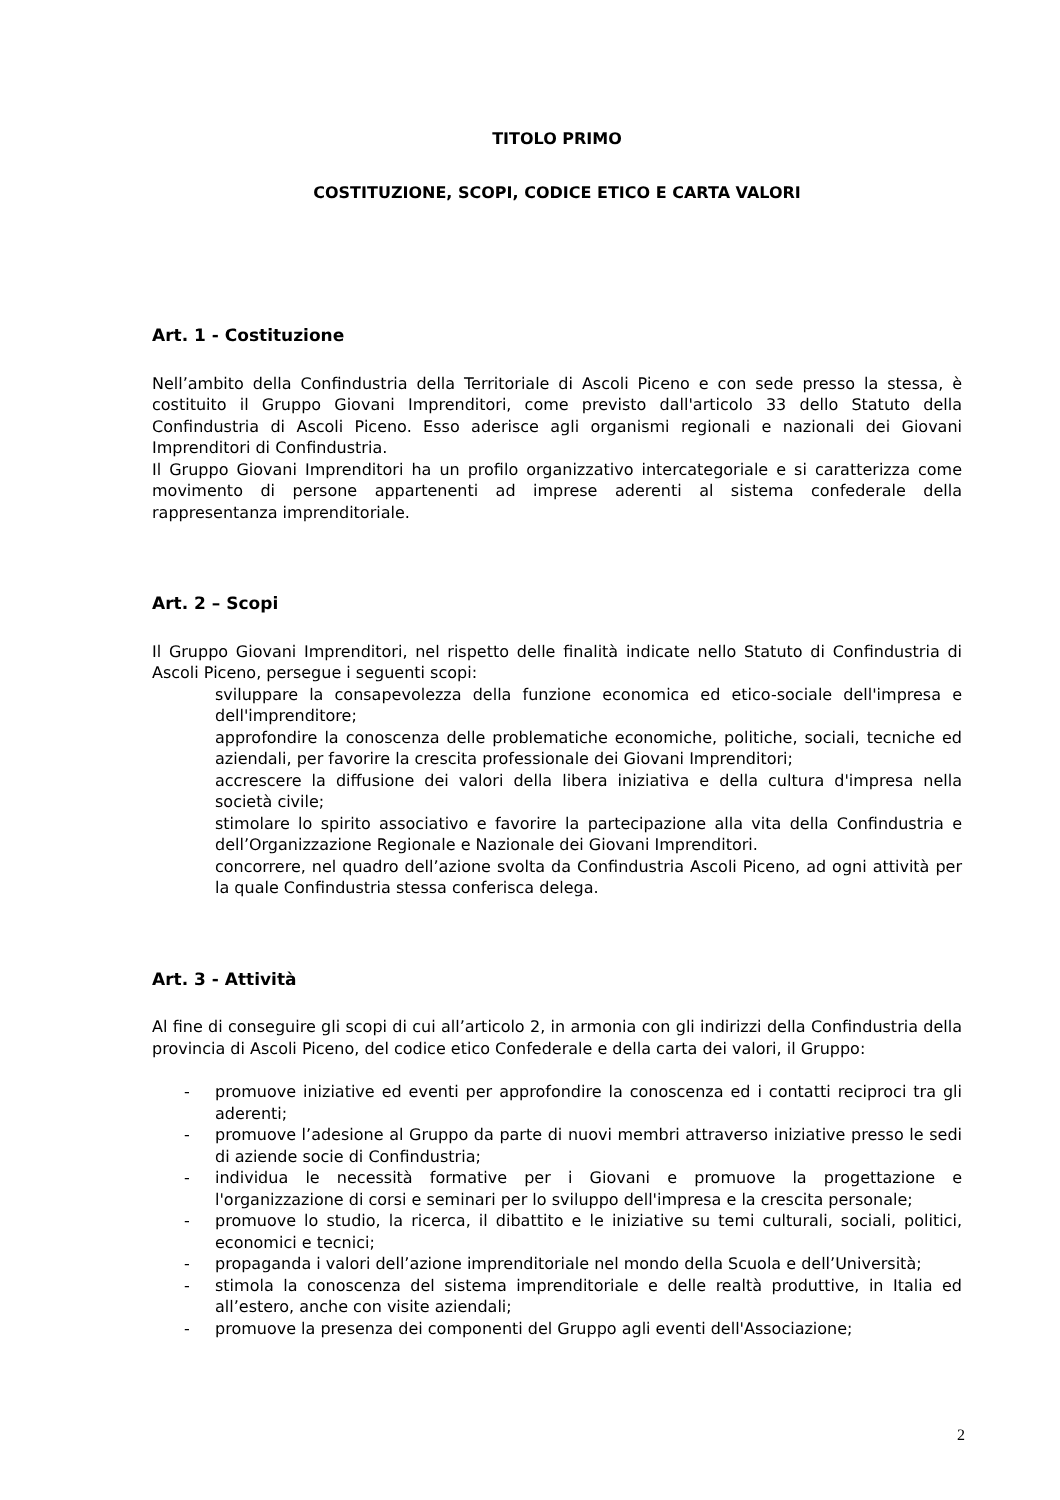TITOLO PRIMO
COSTITUZIONE, SCOPI, CODICE ETICO E CARTA VALORI
Art. 1 - Costituzione
Nell’ambito della Confindustria della Territoriale di Ascoli Piceno e con sede presso la stessa, è costituito il Gruppo Giovani Imprenditori, come previsto dall'articolo 33 dello Statuto della Confindustria di Ascoli Piceno. Esso aderisce agli organismi regionali e nazionali dei Giovani Imprenditori di Confindustria.
Il Gruppo Giovani Imprenditori ha un profilo organizzativo intercategoriale e si caratterizza come movimento di persone appartenenti ad imprese aderenti al sistema confederale della rappresentanza imprenditoriale.
Art. 2 – Scopi
Il Gruppo Giovani Imprenditori, nel rispetto delle finalità indicate nello Statuto di Confindustria di Ascoli Piceno, persegue i seguenti scopi:
sviluppare la consapevolezza della funzione economica ed etico-sociale dell'impresa e dell'imprenditore;
approfondire la conoscenza delle problematiche economiche, politiche, sociali, tecniche ed aziendali, per favorire la crescita professionale dei Giovani Imprenditori;
accrescere la diffusione dei valori della libera iniziativa e della cultura d'impresa nella società civile;
stimolare lo spirito associativo e favorire la partecipazione alla vita della Confindustria e dell’Organizzazione Regionale e Nazionale dei Giovani Imprenditori.
concorrere, nel quadro dell’azione svolta da Confindustria Ascoli Piceno, ad ogni attività per la quale Confindustria stessa conferisca delega.
Art. 3 - Attività
Al fine di conseguire gli scopi di cui all’articolo 2, in armonia con gli indirizzi della Confindustria della provincia di Ascoli Piceno, del codice etico Confederale e della carta dei valori, il Gruppo:
- promuove iniziative ed eventi per approfondire la conoscenza ed i contatti reciproci tra gli aderenti;
- promuove l’adesione al Gruppo da parte di nuovi membri attraverso iniziative presso le sedi di aziende socie di Confindustria;
- individua le necessità formative per i Giovani e promuove la progettazione e l'organizzazione di corsi e seminari per lo sviluppo dell'impresa e la crescita personale;
- promuove lo studio, la ricerca, il dibattito e le iniziative su temi culturali, sociali, politici, economici e tecnici;
- propaganda i valori dell’azione imprenditoriale nel mondo della Scuola e dell’Università;
- stimola la conoscenza del sistema imprenditoriale e delle realtà produttive, in Italia ed all’estero, anche con visite aziendali;
- promuove la presenza dei componenti del Gruppo agli eventi dell'Associazione;
2